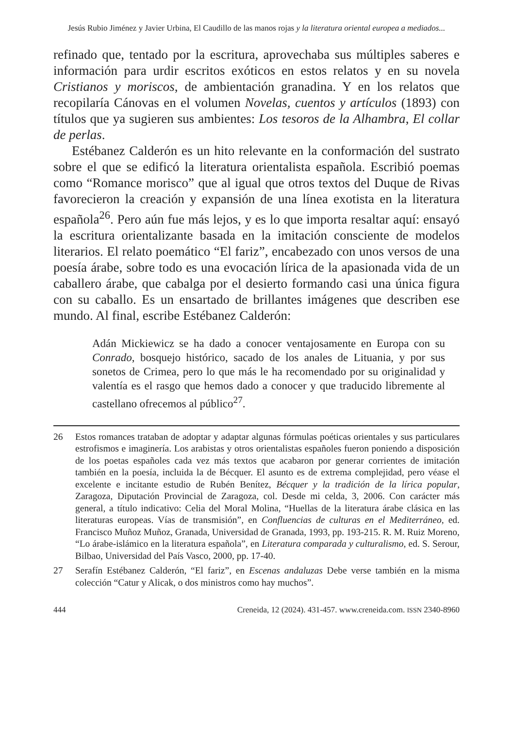Jesús Rubio Jiménez y Javier Urbina, El Caudillo de las manos rojas y la literatura oriental europea a mediados...
refinado que, tentado por la escritura, aprovechaba sus múltiples saberes e información para urdir escritos exóticos en estos relatos y en su novela Cristianos y moriscos, de ambientación granadina. Y en los relatos que recopilaría Cánovas en el volumen Novelas, cuentos y artículos (1893) con títulos que ya sugieren sus ambientes: Los tesoros de la Alhambra, El collar de perlas.
Estébanez Calderón es un hito relevante en la conformación del sustrato sobre el que se edificó la literatura orientalista española. Escribió poemas como “Romance morisco” que al igual que otros textos del Duque de Rivas favorecieron la creación y expansión de una línea exotista en la literatura española<sup>26</sup>. Pero aún fue más lejos, y es lo que importa resaltar aquí: ensayó la escritura orientalizante basada en la imitación consciente de modelos literarios. El relato poemático “El fariz”, encabezado con unos versos de una poesía árabe, sobre todo es una evocación lírica de la apasionada vida de un caballero árabe, que cabalga por el desierto formando casi una única figura con su caballo. Es un ensartado de brillantes imágenes que describen ese mundo. Al final, escribe Estébanez Calderón:
Adán Mickiewicz se ha dado a conocer ventajosamente en Europa con su Conrado, bosquejo histórico, sacado de los anales de Lituania, y por sus sonetos de Crimea, pero lo que más le ha recomendado por su originalidad y valentía es el rasgo que hemos dado a conocer y que traducido libremente al castellano ofrecemos al público<sup>27</sup>.
26 Estos romances trataban de adoptar y adaptar algunas fórmulas poéticas orientales y sus particulares estrofismos e imaginería. Los arabistas y otros orientalistas españoles fueron poniendo a disposición de los poetas españoles cada vez más textos que acabaron por generar corrientes de imitación también en la poesía, incluida la de Bécquer. El asunto es de extrema complejidad, pero véase el excelente e incitante estudio de Rubén Benítez, Bécquer y la tradición de la lírica popular, Zaragoza, Diputación Provincial de Zaragoza, col. Desde mi celda, 3, 2006. Con carácter más general, a título indicativo: Celia del Moral Molina, “Huellas de la literatura árabe clásica en las literaturas europeas. Vías de transmisión”, en Confluencias de culturas en el Mediterráneo, ed. Francisco Muñoz Muñoz, Granada, Universidad de Granada, 1993, pp. 193-215. R. M. Ruiz Moreno, “Lo árabe-islámico en la literatura española”, en Literatura comparada y culturalismo, ed. S. Serour, Bilbao, Universidad del País Vasco, 2000, pp. 17-40.
27 Serafín Estébanez Calderón, “El fariz”, en Escenas andaluzas Debe verse también en la misma colección “Catur y Alicak, o dos ministros como hay muchos”.
444 Creneida, 12 (2024). 431-457. www.creneida.com. ISSN 2340-8960